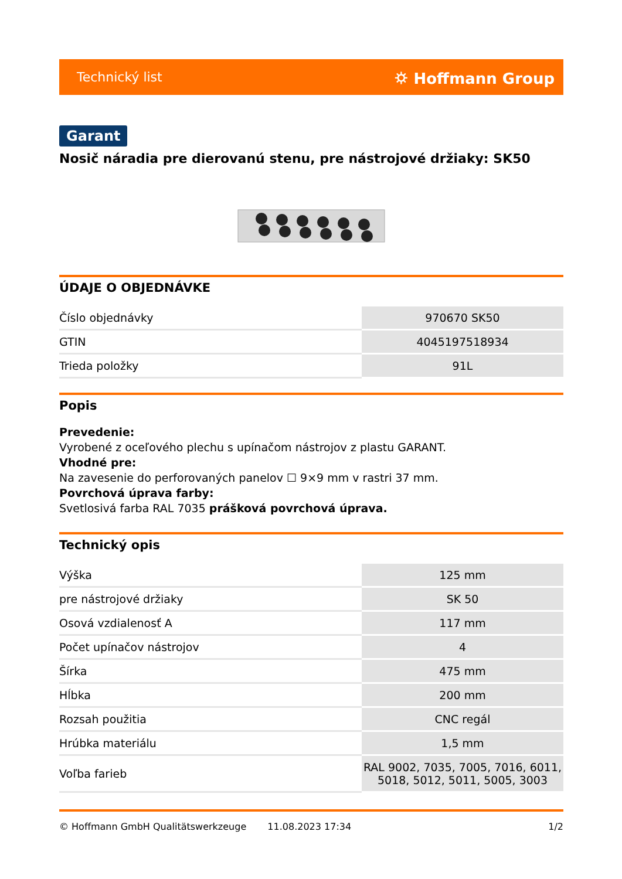Technický list ⛭ Hoffmann Group
Garant
Nosič náradia pre dierovanú stenu, pre nástrojové držiaky: SK50
ÚDAJE O OBJEDNÁVKE
| Číslo objednávky | 970670 SK50 |
| GTIN | 4045197518934 |
| Trieda položky | 91L |
Popis
Prevedenie:
Vyrobené z oceľového plechu s upínačom nástrojov z plastu GARANT.
Vhodné pre:
Na zavesenie do perforovaných panelov ☐ 9×9 mm v rastri 37 mm.
Povrchová úprava farby:
Svetlosivá farba RAL 7035 prášková povrchová úprava.
Technický opis
| Výška | 125 mm |
| pre nástrojové držiaky | SK 50 |
| Osová vzdialenosť A | 117 mm |
| Počet upínačov nástrojov | 4 |
| Šírka | 475 mm |
| Hĺbka | 200 mm |
| Rozsah použitia | CNC regál |
| Hrúbka materiálu | 1,5 mm |
| Voľba farieb | RAL 9002, 7035, 7005, 7016, 6011, 5018, 5012, 5011, 5005, 3003 |
© Hoffmann GmbH Qualitätswerkzeuge 11.08.2023 17:34 1/2